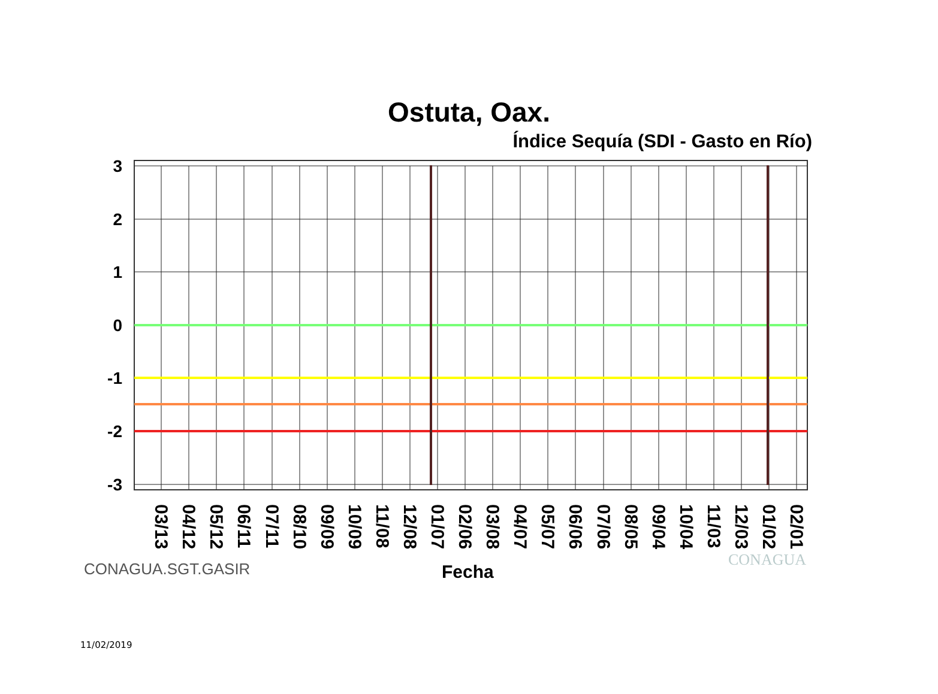Ostuta, Oax.
Índice Sequía (SDI - Gasto en Río)
3
2
1
0
-1
-2
-3
03/13
04/12
05/12
06/11
07/11
08/10
09/09
10/09
11/08
12/08
01/07
02/06
03/08
04/07
05/07
06/06
07/06
08/05
09/04
10/04
11/03
12/03
01/02
02/01
CONAGUA.SGT.GASIR Fecha
CONAGUA
11/02/2019